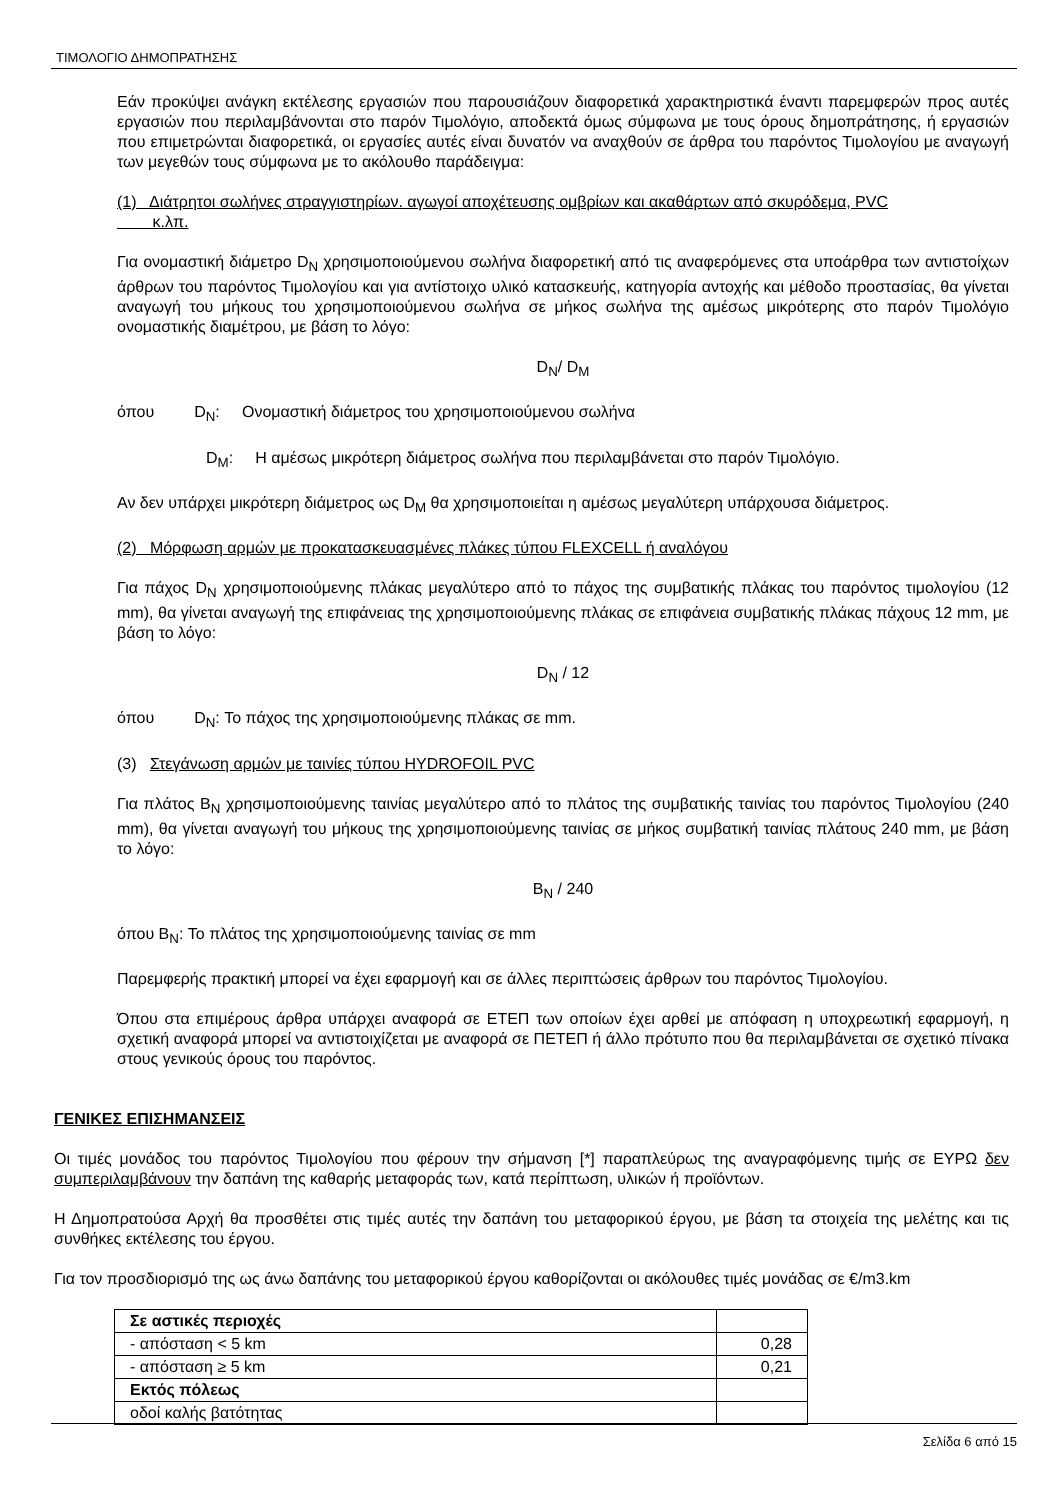ΤΙΜΟΛΟΓΙΟ ΔΗΜΟΠΡΑΤΗΣΗΣ
Εάν προκύψει ανάγκη εκτέλεσης εργασιών που παρουσιάζουν διαφορετικά χαρακτηριστικά έναντι παρεμφερών προς αυτές εργασιών που περιλαμβάνονται στο παρόν Τιμολόγιο, αποδεκτά όμως σύμφωνα με τους όρους δημοπράτησης, ή εργασιών που επιμετρώνται διαφορετικά, οι εργασίες αυτές είναι δυνατόν να αναχθούν σε άρθρα του παρόντος Τιμολογίου με αναγωγή των μεγεθών τους σύμφωνα με το ακόλουθο παράδειγμα:
(1) Διάτρητοι σωλήνες στραγγιστηρίων. αγωγοί αποχέτευσης ομβρίων και ακαθάρτων από σκυρόδεμα, PVC
κ.λπ.
Για ονομαστική διάμετρο D<sub>N</sub> χρησιμοποιούμενου σωλήνα διαφορετική από τις αναφερόμενες στα υποάρθρα των αντιστοίχων άρθρων του παρόντος Τιμολογίου και για αντίστοιχο υλικό κατασκευής, κατηγορία αντοχής και μέθοδο προστασίας, θα γίνεται αναγωγή του μήκους του χρησιμοποιούμενου σωλήνα σε μήκος σωλήνα της αμέσως μικρότερης στο παρόν Τιμολόγιο ονομαστικής διαμέτρου, με βάση το λόγο:
D<sub>N</sub>/ D<sub>M</sub>
όπου D<sub>N</sub>: Ονομαστική διάμετρος του χρησιμοποιούμενου σωλήνα
D<sub>M</sub>: Η αμέσως μικρότερη διάμετρος σωλήνα που περιλαμβάνεται στο παρόν Τιμολόγιο.
Αν δεν υπάρχει μικρότερη διάμετρος ως D<sub>M</sub> θα χρησιμοποιείται η αμέσως μεγαλύτερη υπάρχουσα διάμετρος.
(2) Μόρφωση αρμών με προκατασκευασμένες πλάκες τύπου FLEXCELL ή αναλόγου
Για πάχος D<sub>N</sub> χρησιμοποιούμενης πλάκας μεγαλύτερο από το πάχος της συμβατικής πλάκας του παρόντος τιμολογίου (12 mm), θα γίνεται αναγωγή της επιφάνειας της χρησιμοποιούμενης πλάκας σε επιφάνεια συμβατικής πλάκας πάχους 12 mm, με βάση το λόγο:
D<sub>N</sub> / 12
όπου D<sub>N</sub>: Το πάχος της χρησιμοποιούμενης πλάκας σε mm.
(3) Στεγάνωση αρμών με ταινίες τύπου HYDROFOIL PVC
Για πλάτος B<sub>N</sub> χρησιμοποιούμενης ταινίας μεγαλύτερο από το πλάτος της συμβατικής ταινίας του παρόντος Τιμολογίου (240 mm), θα γίνεται αναγωγή του μήκους της χρησιμοποιούμενης ταινίας σε μήκος συμβατική ταινίας πλάτους 240 mm, με βάση το λόγο:
B<sub>N</sub> / 240
όπου B<sub>N</sub>: Το πλάτος της χρησιμοποιούμενης ταινίας σε mm
Παρεμφερής πρακτική μπορεί να έχει εφαρμογή και σε άλλες περιπτώσεις άρθρων του παρόντος Τιμολογίου.
Όπου στα επιμέρους άρθρα υπάρχει αναφορά σε ΕΤΕΠ των οποίων έχει αρθεί με απόφαση η υποχρεωτική εφαρμογή, η σχετική αναφορά μπορεί να αντιστοιχίζεται με αναφορά σε ΠΕΤΕΠ ή άλλο πρότυπο που θα περιλαμβάνεται σε σχετικό πίνακα στους γενικούς όρους του παρόντος.
ΓΕΝΙΚΕΣ ΕΠΙΣΗΜΑΝΣΕΙΣ
Οι τιμές μονάδος του παρόντος Τιμολογίου που φέρουν την σήμανση [*] παραπλεύρως της αναγραφόμενης τιμής σε ΕΥΡΩ δεν συμπεριλαμβάνουν την δαπάνη της καθαρής μεταφοράς των, κατά περίπτωση, υλικών ή προϊόντων.
Η Δημοπρατούσα Αρχή θα προσθέτει στις τιμές αυτές την δαπάνη του μεταφορικού έργου, με βάση τα στοιχεία της μελέτης και τις συνθήκες εκτέλεσης του έργου.
Για τον προσδιορισμό της ως άνω δαπάνης του μεταφορικού έργου καθορίζονται οι ακόλουθες τιμές μονάδας σε €/m3.km
| Σε αστικές περιοχές | |
| - απόσταση < 5 km | 0,28 |
| - απόσταση ≥ 5 km | 0,21 |
| Εκτός πόλεως | |
| οδοί καλής βατότητας | |
Σελίδα 6 από 15